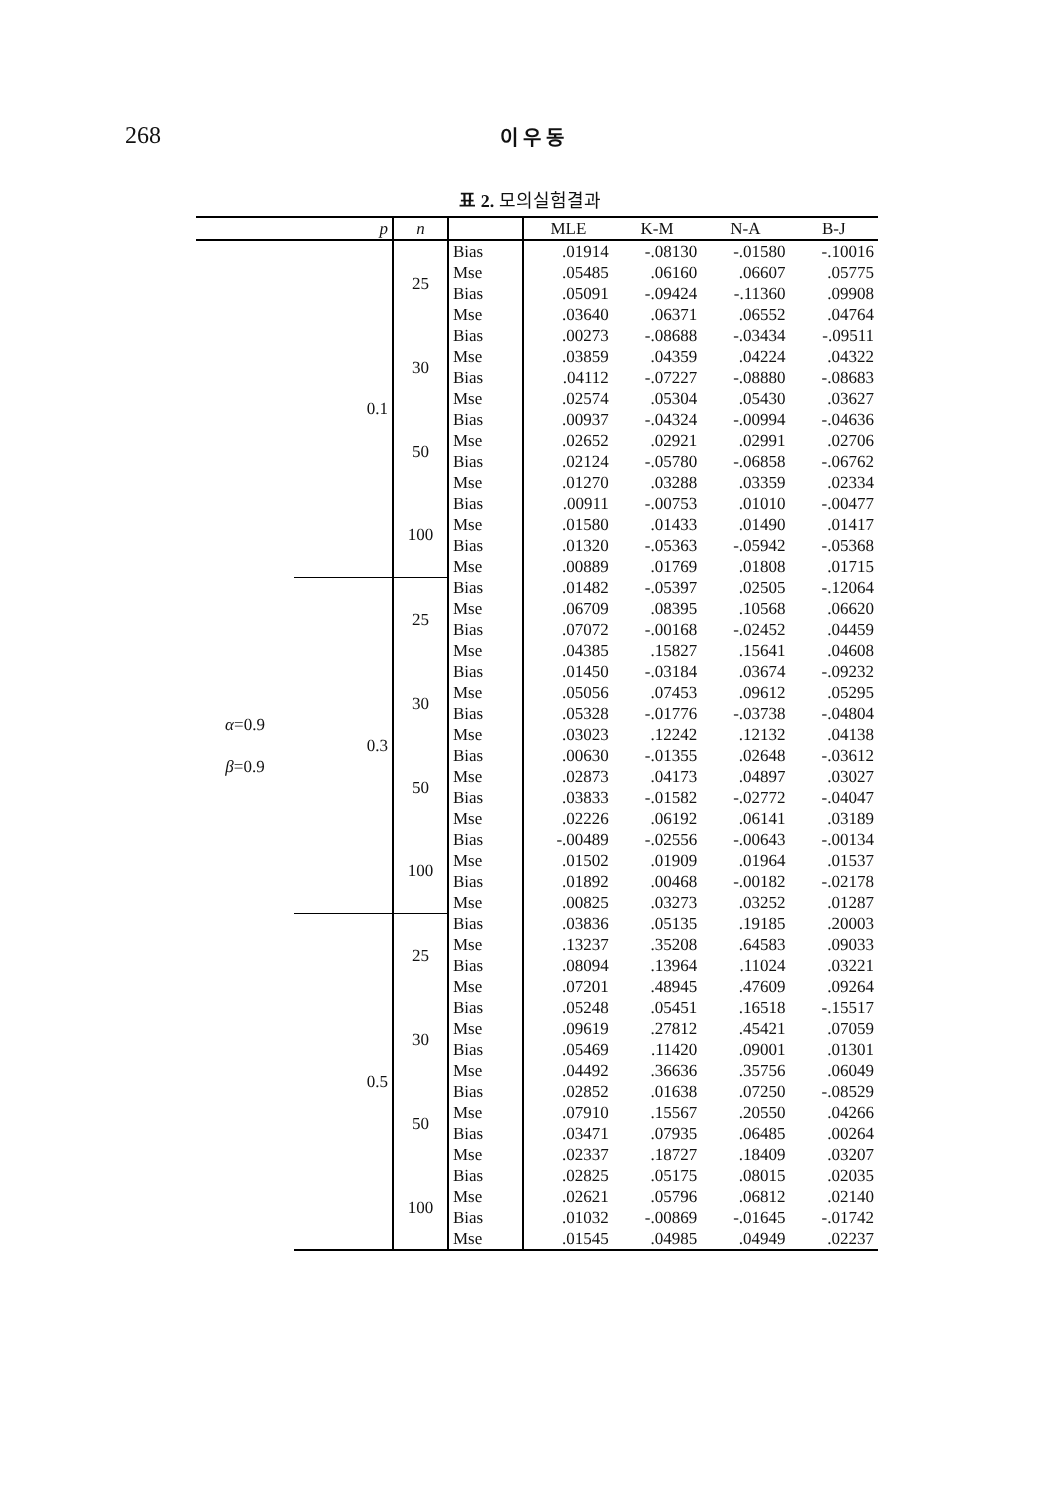268 이 우 동
표 2. 모의실험결과
| | p | n | | MLE | K-M | N-A | B-J |
| --- | --- | --- | --- | --- | --- | --- | --- |
| α =0.9 β =0.9 | 0.1 | 25 | Bias | .01914 | -.08130 | -.01580 | -.10016 |
| | | | Mse | .05485 | .06160 | .06607 | .05775 |
| | | | Bias | .05091 | -.09424 | -.11360 | .09908 |
| | | | Mse | .03640 | .06371 | .06552 | .04764 |
| | | 30 | Bias | .00273 | -.08688 | -.03434 | -.09511 |
| | | | Mse | .03859 | .04359 | .04224 | .04322 |
| | | | Bias | .04112 | -.07227 | -.08880 | -.08683 |
| | | | Mse | .02574 | .05304 | .05430 | .03627 |
| | | 50 | Bias | .00937 | -.04324 | -.00994 | -.04636 |
| | | | Mse | .02652 | .02921 | .02991 | .02706 |
| | | | Bias | .02124 | -.05780 | -.06858 | -.06762 |
| | | | Mse | .01270 | .03288 | .03359 | .02334 |
| | | 100 | Bias | .00911 | -.00753 | .01010 | -.00477 |
| | | | Mse | .01580 | .01433 | .01490 | .01417 |
| | | | Bias | .01320 | -.05363 | -.05942 | -.05368 |
| | | | Mse | .00889 | .01769 | .01808 | .01715 |
| | 0.3 | 25 | Bias | .01482 | -.05397 | .02505 | -.12064 |
| | | | Mse | .06709 | .08395 | .10568 | .06620 |
| | | | Bias | .07072 | -.00168 | -.02452 | .04459 |
| | | | Mse | .04385 | .15827 | .15641 | .04608 |
| | | 30 | Bias | .01450 | -.03184 | .03674 | -.09232 |
| | | | Mse | .05056 | .07453 | .09612 | .05295 |
| | | | Bias | .05328 | -.01776 | -.03738 | -.04804 |
| | | | Mse | .03023 | .12242 | .12132 | .04138 |
| | | 50 | Bias | .00630 | -.01355 | .02648 | -.03612 |
| | | | Mse | .02873 | .04173 | .04897 | .03027 |
| | | | Bias | .03833 | -.01582 | -.02772 | -.04047 |
| | | | Mse | .02226 | .06192 | .06141 | .03189 |
| | | 100 | Bias | -.00489 | -.02556 | -.00643 | -.00134 |
| | | | Mse | .01502 | .01909 | .01964 | .01537 |
| | | | Bias | .01892 | .00468 | -.00182 | -.02178 |
| | | | Mse | .00825 | .03273 | .03252 | .01287 |
| | 0.5 | 25 | Bias | .03836 | .05135 | .19185 | .20003 |
| | | | Mse | .13237 | .35208 | .64583 | .09033 |
| | | | Bias | .08094 | .13964 | .11024 | .03221 |
| | | | Mse | .07201 | .48945 | .47609 | .09264 |
| | | 30 | Bias | .05248 | .05451 | .16518 | -.15517 |
| | | | Mse | .09619 | .27812 | .45421 | .07059 |
| | | | Bias | .05469 | .11420 | .09001 | .01301 |
| | | | Mse | .04492 | .36636 | .35756 | .06049 |
| | | 50 | Bias | .02852 | .01638 | .07250 | -.08529 |
| | | | Mse | .07910 | .15567 | .20550 | .04266 |
| | | | Bias | .03471 | .07935 | .06485 | .00264 |
| | | | Mse | .02337 | .18727 | .18409 | .03207 |
| | | 100 | Bias | .02825 | .05175 | .08015 | .02035 |
| | | | Mse | .02621 | .05796 | .06812 | .02140 |
| | | | Bias | .01032 | -.00869 | -.01645 | -.01742 |
| | | | Mse | .01545 | .04985 | .04949 | .02237 |